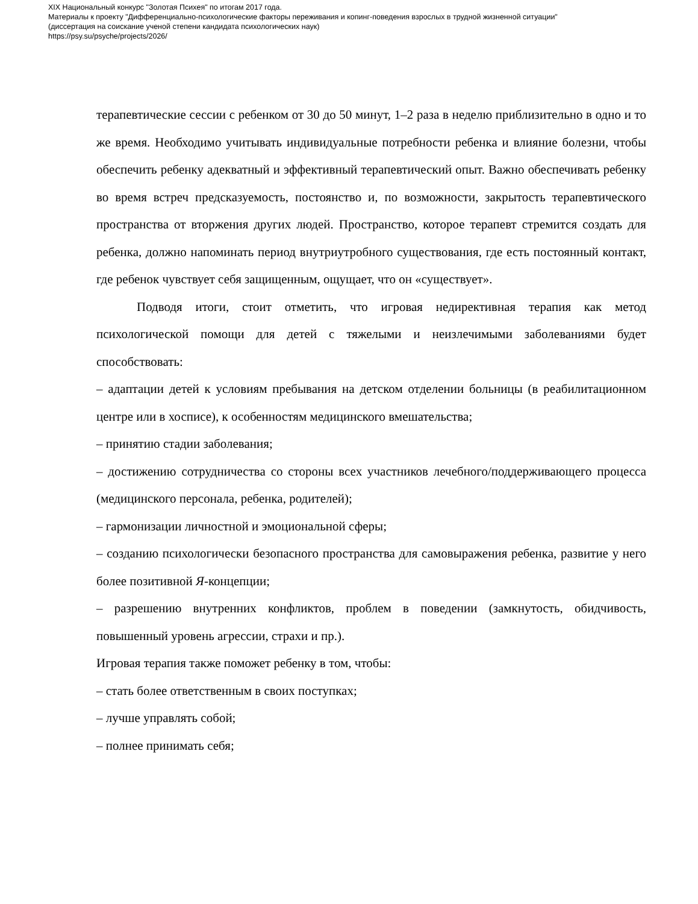XIX Национальный конкурс "Золотая Психея" по итогам 2017 года.
Материалы к проекту "Дифференциально-психологические факторы переживания и копинг-поведения взрослых в трудной жизненной ситуации"
(диссертация на соискание ученой степени кандидата психологических наук)
https://psy.su/psyche/projects/2026/
терапевтические сессии с ребенком от 30 до 50 минут, 1–2 раза в неделю приблизительно в одно и то же время. Необходимо учитывать индивидуальные потребности ребенка и влияние болезни, чтобы обеспечить ребенку адекватный и эффективный терапевтический опыт. Важно обеспечивать ребенку во время встреч предсказуемость, постоянство и, по возможности, закрытость терапевтического пространства от вторжения других людей. Пространство, которое терапевт стремится создать для ребенка, должно напоминать период внутриутробного существования, где есть постоянный контакт, где ребенок чувствует себя защищенным, ощущает, что он «существует».
Подводя итоги, стоит отметить, что игровая недирективная терапия как метод психологической помощи для детей с тяжелыми и неизлечимыми заболеваниями будет способствовать:
– адаптации детей к условиям пребывания на детском отделении больницы (в реабилитационном центре или в хосписе), к особенностям медицинского вмешательства;
– принятию стадии заболевания;
– достижению сотрудничества со стороны всех участников лечебного/поддерживающего процесса (медицинского персонала, ребенка, родителей);
– гармонизации личностной и эмоциональной сферы;
– созданию психологически безопасного пространства для самовыражения ребенка, развитие у него более позитивной Я-концепции;
– разрешению внутренних конфликтов, проблем в поведении (замкнутость, обидчивость, повышенный уровень агрессии, страхи и пр.).
Игровая терапия также поможет ребенку в том, чтобы:
– стать более ответственным в своих поступках;
– лучше управлять собой;
– полнее принимать себя;